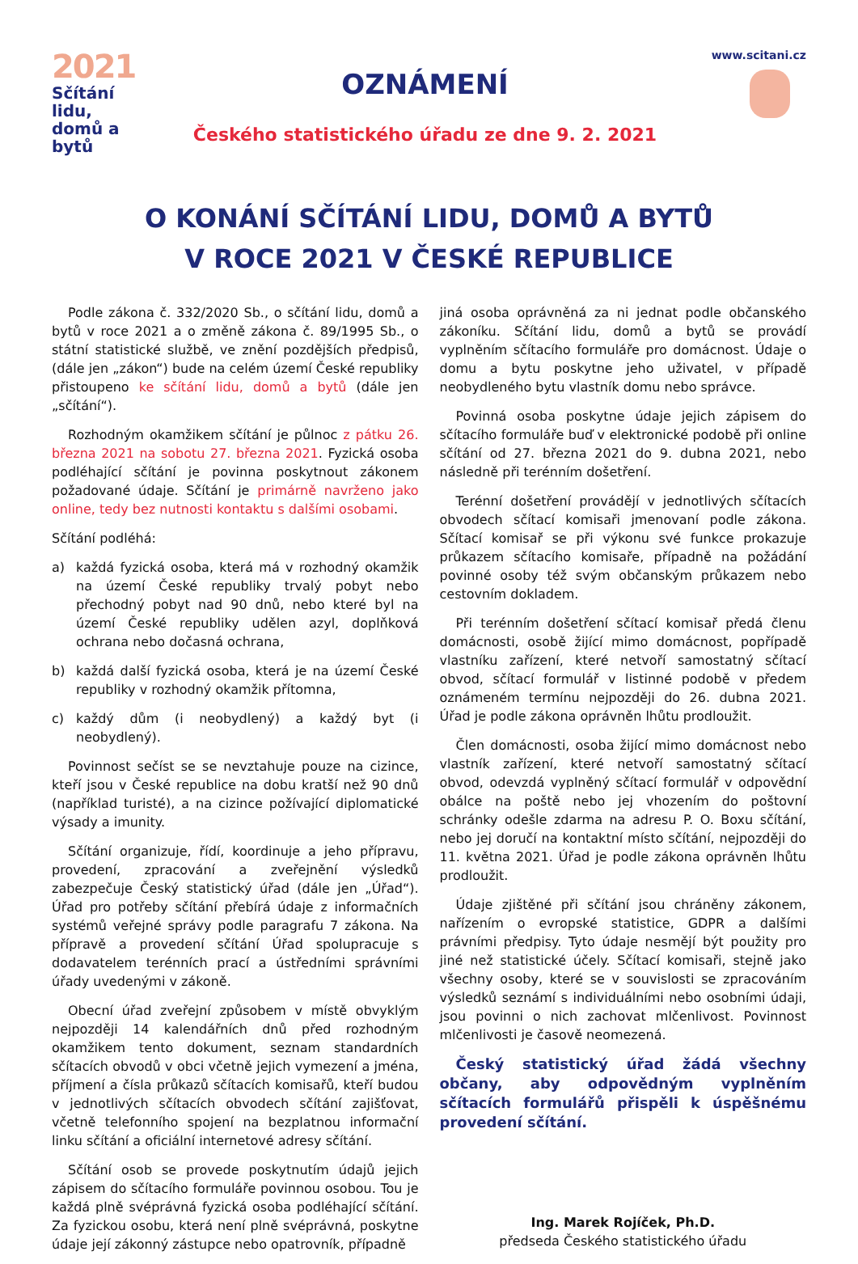2021
Sčítání lidu,
domů a bytů
OZNÁMENÍ
Českého statistického úřadu ze dne 9. 2. 2021
www.scitani.cz
O KONÁNÍ SČÍTÁNÍ LIDU, DOMŮ A BYTŮ
V ROCE 2021 V ČESKÉ REPUBLICE
Podle zákona č. 332/2020 Sb., o sčítání lidu, domů a bytů v roce 2021 a o změně zákona č. 89/1995 Sb., o státní statistické službě, ve znění pozdějších předpisů, (dále jen „zákon“) bude na celém území České republiky přistoupeno ke sčítání lidu, domů a bytů (dále jen „sčítání“).
Rozhodným okamžikem sčítání je půlnoc z pátku 26. března 2021 na sobotu 27. března 2021. Fyzická osoba podléhající sčítání je povinna poskytnout zákonem požadované údaje. Sčítání je primárně navrženo jako online, tedy bez nutnosti kontaktu s dalšími osobami.
Sčítání podléhá:
a) každá fyzická osoba, která má v rozhodný okamžik na území České republiky trvalý pobyt nebo přechodný pobyt nad 90 dnů, nebo které byl na území České republiky udělen azyl, doplňková ochrana nebo dočasná ochrana,
b) každá další fyzická osoba, která je na území České republiky v rozhodný okamžik přítomna,
c) každý dům (i neobydlený) a každý byt (i neobydlený).
Povinnost sečíst se se nevztahuje pouze na cizince, kteří jsou v České republice na dobu kratší než 90 dnů (například turisté), a na cizince požívající diplomatické výsady a imunity.
Sčítání organizuje, řídí, koordinuje a jeho přípravu, provedení, zpracování a zveřejnění výsledků zabezpečuje Český statistický úřad (dále jen „Úřad“). Úřad pro potřeby sčítání přebírá údaje z informačních systémů veřejné správy podle paragrafu 7 zákona. Na přípravě a provedení sčítání Úřad spolupracuje s dodavatelem terénních prací a ústředními správními úřady uvedenými v zákoně.
Obecní úřad zveřejní způsobem v místě obvyklým nejpozději 14 kalendářních dnů před rozhodným okamžikem tento dokument, seznam standardních sčítacích obvodů v obci včetně jejich vymezení a jména, příjmení a čísla průkazů sčítacích komisařů, kteří budou v jednotlivých sčítacích obvodech sčítání zajišťovat, včetně telefonního spojení na bezplatnou informační linku sčítání a oficiální internetové adresy sčítání.
Sčítání osob se provede poskytnutím údajů jejich zápisem do sčítacího formuláře povinnou osobou. Tou je každá plně svéprávná fyzická osoba podléhající sčítání. Za fyzickou osobu, která není plně svéprávná, poskytne údaje její zákonný zástupce nebo opatrovník, případně
jiná osoba oprávněná za ni jednat podle občanského zákoníku. Sčítání lidu, domů a bytů se provádí vyplněním sčítacího formuláře pro domácnost. Údaje o domu a bytu poskytne jeho uživatel, v případě neobydleného bytu vlastník domu nebo správce.
Povinná osoba poskytne údaje jejich zápisem do sčítacího formuláře buď v elektronické podobě při online sčítání od 27. března 2021 do 9. dubna 2021, nebo následně při terénním došetření.
Terénní došetření provádějí v jednotlivých sčítacích obvodech sčítací komisaři jmenovaní podle zákona. Sčítací komisař se při výkonu své funkce prokazuje průkazem sčítacího komisaře, případně na požádání povinné osoby též svým občanským průkazem nebo cestovním dokladem.
Při terénním došetření sčítací komisař předá členu domácnosti, osobě žijící mimo domácnost, popřípadě vlastníku zařízení, které netvoří samostatný sčítací obvod, sčítací formulář v listinné podobě v předem oznámeném termínu nejpozději do 26. dubna 2021. Úřad je podle zákona oprávněn lhůtu prodloužit.
Člen domácnosti, osoba žijící mimo domácnost nebo vlastník zařízení, které netvoří samostatný sčítací obvod, odevzdá vyplněný sčítací formulář v odpovědní obálce na poště nebo jej vhozením do poštovní schránky odešle zdarma na adresu P. O. Boxu sčítání, nebo jej doručí na kontaktní místo sčítání, nejpozději do 11. května 2021. Úřad je podle zákona oprávněn lhůtu prodloužit.
Údaje zjištěné při sčítání jsou chráněny zákonem, nařízením o evropské statistice, GDPR a dalšími právními předpisy. Tyto údaje nesmějí být použity pro jiné než statistické účely. Sčítací komisaři, stejně jako všechny osoby, které se v souvislosti se zpracováním výsledků seznámí s individuálními nebo osobními údaji, jsou povinni o nich zachovat mlčenlivost. Povinnost mlčenlivosti je časově neomezená.
Český statistický úřad žádá všechny občany, aby odpovědným vyplněním sčítacích formulářů přispěli k úspěšnému provedení sčítání.
Ing. Marek Rojíček, Ph.D.
předseda Českého statistického úřadu